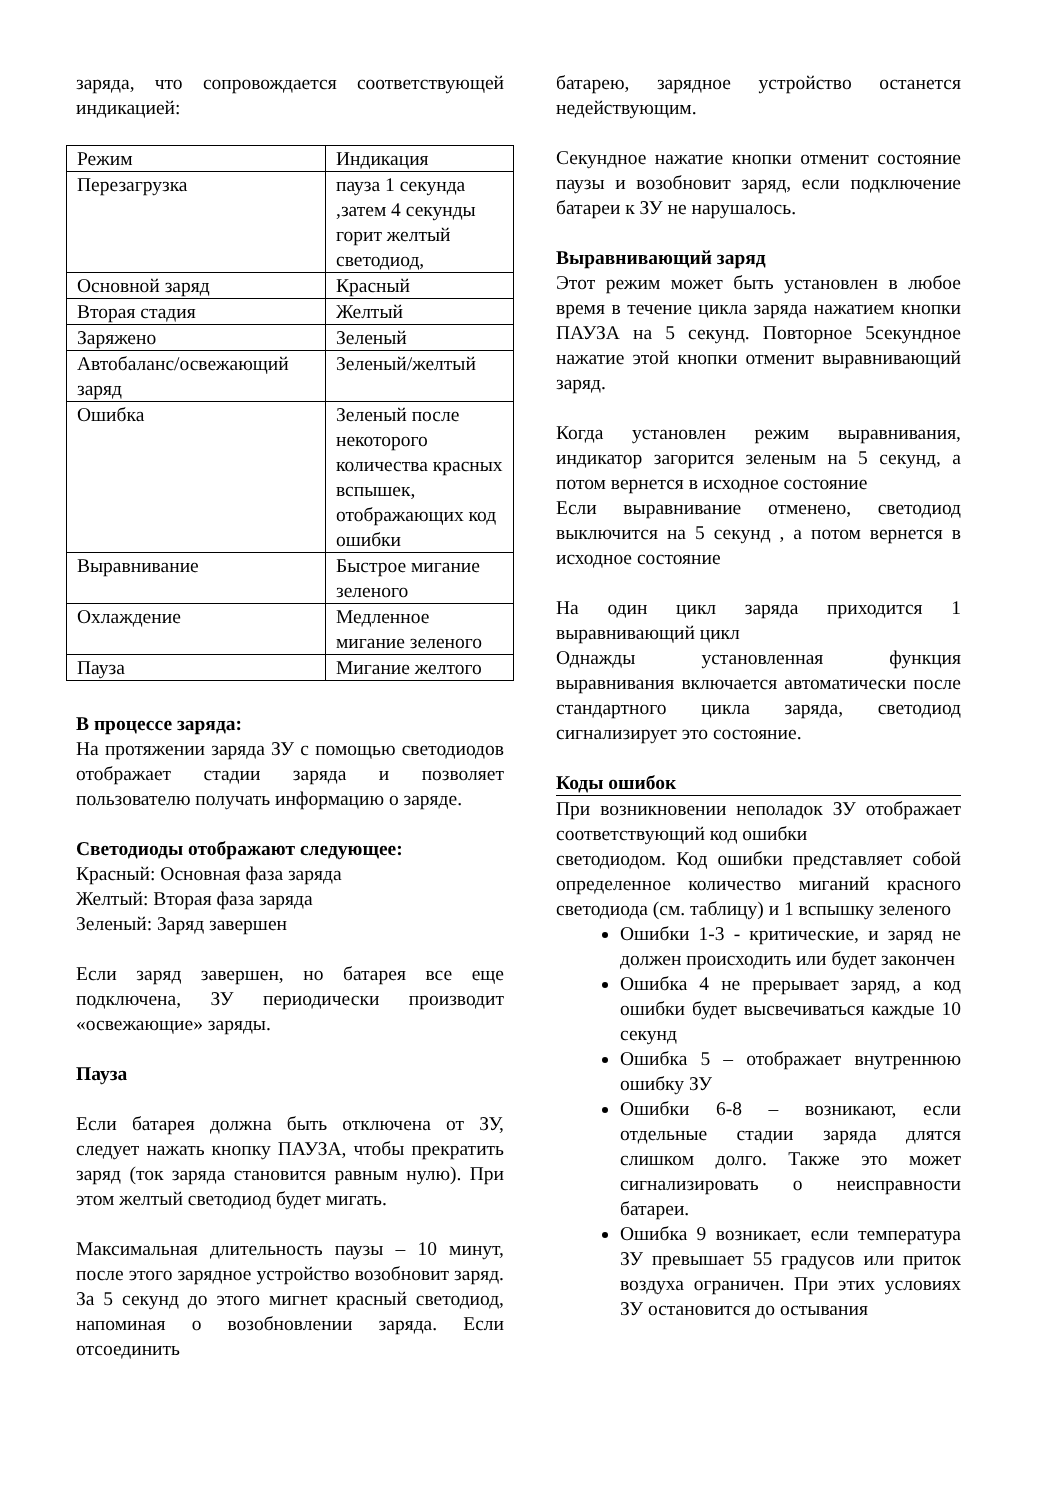заряда, что сопровождается соответствующей индикацией:
| Режим | Индикация |
| Перезагрузка | пауза 1 секунда ,затем 4 секунды горит желтый светодиод, |
| Основной заряд | Красный |
| Вторая стадия | Желтый |
| Заряжено | Зеленый |
| Автобаланс/освежающий заряд | Зеленый/желтый |
| Ошибка | Зеленый после некоторого количества красных вспышек, отображающих код ошибки |
| Выравнивание | Быстрое мигание зеленого |
| Охлаждение | Медленное мигание зеленого |
| Пауза | Мигание желтого |
В процессе заряда:
На протяжении заряда ЗУ с помощью светодиодов отображает стадии заряда и позволяет пользователю получать информацию о заряде.
Светодиоды отображают следующее:
Красный: Основная фаза заряда
Желтый: Вторая фаза заряда
Зеленый: Заряд завершен
Если заряд завершен, но батарея все еще подключена, ЗУ периодически производит «освежающие» заряды.
Пауза
Если батарея должна быть отключена от ЗУ, следует нажать кнопку ПАУЗА, чтобы прекратить заряд (ток заряда становится равным нулю). При этом желтый светодиод будет мигать.
Максимальная длительность паузы – 10 минут, после этого зарядное устройство возобновит заряд. За 5 секунд до этого мигнет красный светодиод, напоминая о возобновлении заряда. Если отсоединить
батарею, зарядное устройство останется недействующим.
Секундное нажатие кнопки отменит состояние паузы и возобновит заряд, если подключение батареи к ЗУ не нарушалось.
Выравнивающий заряд
Этот режим может быть установлен в любое время в течение цикла заряда нажатием кнопки ПАУЗА на 5 секунд. Повторное 5секундное нажатие этой кнопки отменит выравнивающий заряд.
Когда установлен режим выравнивания, индикатор загорится зеленым на 5 секунд, а потом вернется в исходное состояние
Если выравнивание отменено, светодиод выключится на 5 секунд , а потом вернется в исходное состояние
На один цикл заряда приходится 1 выравнивающий цикл
Однажды установленная функция выравнивания включается автоматически после стандартного цикла заряда, светодиод сигнализирует это состояние.
Коды ошибок
При возникновении неполадок ЗУ отображает соответствующий код ошибки
светодиодом. Код ошибки представляет собой определенное количество миганий красного светодиода (см. таблицу) и 1 вспышку зеленого
Ошибки 1-3 - критические, и заряд не должен происходить или будет закончен
Ошибка 4 не прерывает заряд, а код ошибки будет высвечиваться каждые 10 секунд
Ошибка 5 – отображает внутреннюю ошибку ЗУ
Ошибки 6-8 – возникают, если отдельные стадии заряда длятся слишком долго. Также это может сигнализировать о неисправности батареи.
Ошибка 9 возникает, если температура ЗУ превышает 55 градусов или приток воздуха ограничен. При этих условиях ЗУ остановится до остывания